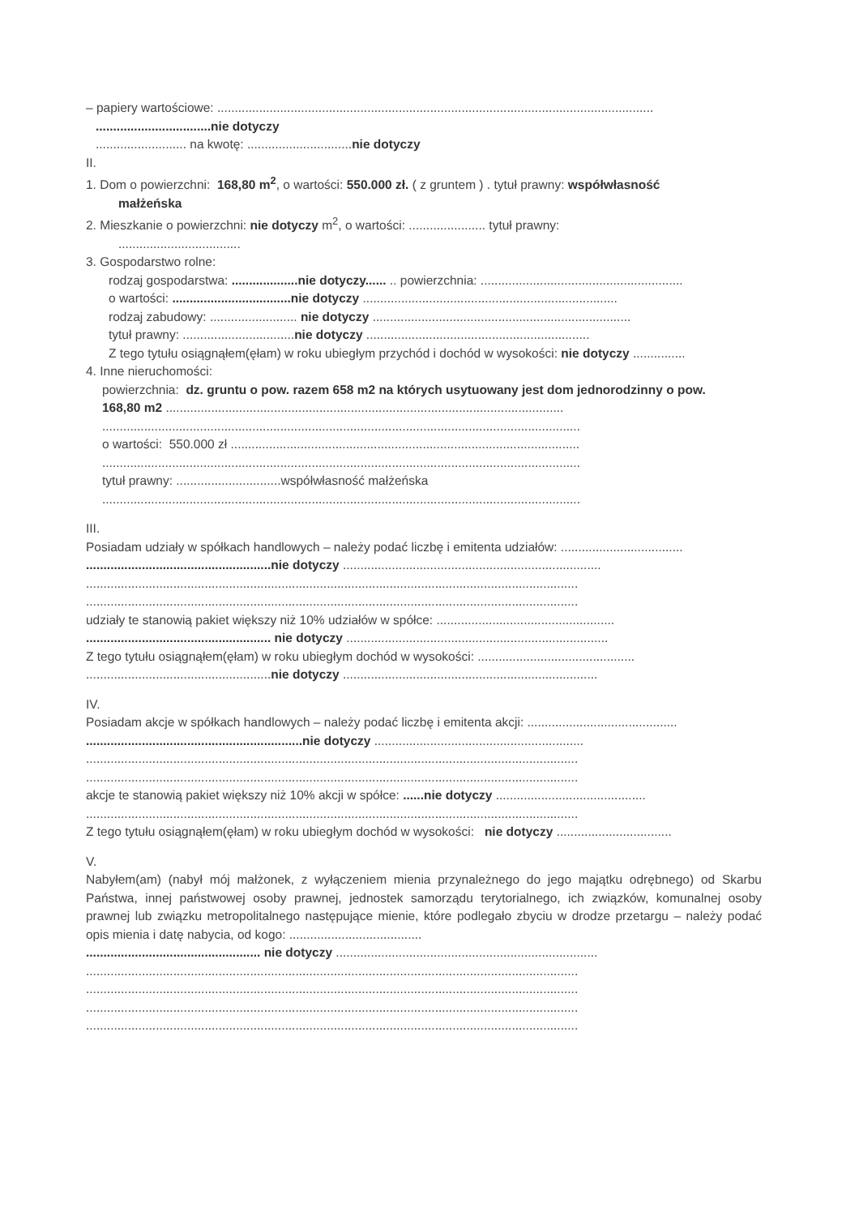– papiery wartościowe: .............................................................................................................................
.................................nie dotyczy
.......................... na kwotę: ..............................nie dotyczy
II.
1. Dom o powierzchni: 168,80 m<sup>2</sup>, o wartości: 550.000 zł. ( z gruntem ) . tytuł prawny: współwłasność
małżeńska
2. Mieszkanie o powierzchni: nie dotyczy m<sup>2</sup>, o wartości: ...................... tytuł prawny:
...................................
3. Gospodarstwo rolne:
rodzaj gospodarstwa: ...................nie dotyczy...... .. powierzchnia: ..........................................................
o wartości: ..................................nie dotyczy .........................................................................
rodzaj zabudowy: ......................... nie dotyczy ..........................................................................
tytuł prawny: ................................nie dotyczy ................................................................
Z tego tytułu osiągnąłem(ęłam) w roku ubiegłym przychód i dochód w wysokości: nie dotyczy ...............
4. Inne nieruchomości:
powierzchnia: dz. gruntu o pow. razem 658 m2 na których usytuowany jest dom jednorodzinny o pow.
168,80 m2 ..................................................................................................................
.........................................................................................................................................
o wartości: 550.000 zł ....................................................................................................
.........................................................................................................................................
tytuł prawny: ..............................współwłasność małżeńska
.........................................................................................................................................
III.
Posiadam udziały w spółkach handlowych – należy podać liczbę i emitenta udziałów: ...................................
.....................................................nie dotyczy ..........................................................................
.............................................................................................................................................
.............................................................................................................................................
udziały te stanowią pakiet większy niż 10% udziałów w spółce: ...................................................
..................................................... nie dotyczy ...........................................................................
Z tego tytułu osiągnąłem(ęłam) w roku ubiegłym dochód w wysokości: .............................................
.....................................................nie dotyczy .........................................................................
IV.
Posiadam akcje w spółkach handlowych – należy podać liczbę i emitenta akcji: ...........................................
..............................................................nie dotyczy ............................................................
.............................................................................................................................................
.............................................................................................................................................
akcje te stanowią pakiet większy niż 10% akcji w spółce: ......nie dotyczy ...........................................
.............................................................................................................................................
Z tego tytułu osiągnąłem(ęłam) w roku ubiegłym dochód w wysokości: nie dotyczy .................................
V.
Nabyłem(am) (nabył mój małżonek, z wyłączeniem mienia przynależnego do jego majątku odrębnego) od Skarbu Państwa, innej państwowej osoby prawnej, jednostek samorządu terytorialnego, ich związków, komunalnej osoby prawnej lub związku metropolitalnego następujące mienie, które podlegało zbyciu w drodze przetargu – należy podać opis mienia i datę nabycia, od kogo: ......................................
.................................................. nie dotyczy ...........................................................................
.............................................................................................................................................
.............................................................................................................................................
.............................................................................................................................................
.............................................................................................................................................